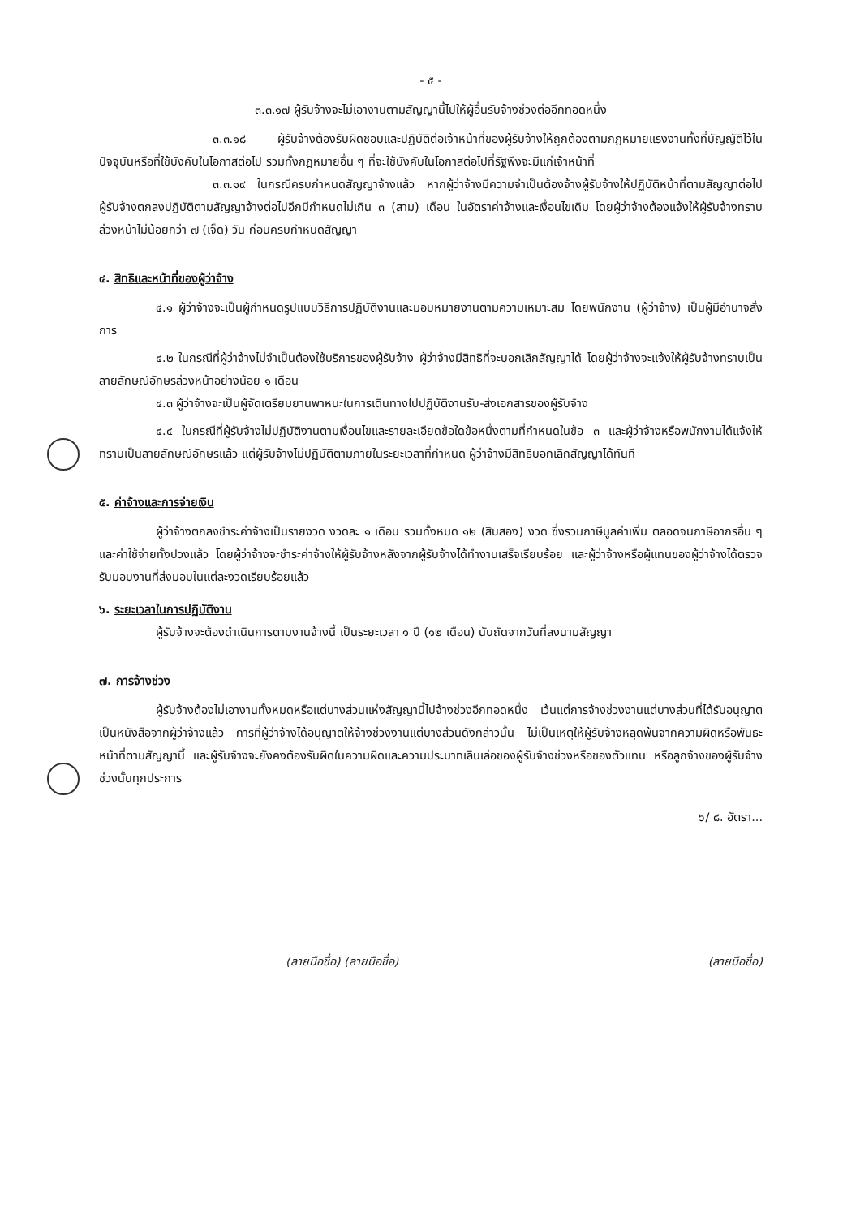- ๕ -
๓.๓.๑๗ ผู้รับจ้างจะไม่เอางานตามสัญญานี้ไปให้ผู้อื่นรับจ้างช่วงต่ออีกทอดหนึ่ง
๓.๓.๑๘ ผู้รับจ้างต้องรับผิดชอบและปฏิบัติต่อเจ้าหน้าที่ของผู้รับจ้างให้ถูกต้องตามกฎหมายแรงงานทั้งที่บัญญัติไว้ในปัจจุบันหรือที่ใช้บังคับในโอกาสต่อไป รวมทั้งกฎหมายอื่น ๆ ที่จะใช้บังคับในโอกาสต่อไปที่รัฐพึงจะมีแก่เจ้าหน้าที่
๓.๓.๑๙ ในกรณีครบกำหนดสัญญาจ้างแล้ว หากผู้ว่าจ้างมีความจำเป็นต้องจ้างผู้รับจ้างให้ปฏิบัติหน้าที่ตามสัญญาต่อไป ผู้รับจ้างตกลงปฏิบัติตามสัญญาจ้างต่อไปอีกมีกำหนดไม่เกิน ๓ (สาม) เดือน ในอัตราค่าจ้างและเงื่อนไขเดิม โดยผู้ว่าจ้างต้องแจ้งให้ผู้รับจ้างทราบล่วงหน้าไม่น้อยกว่า ๗ (เจ็ด) วัน ก่อนครบกำหนดสัญญา
๔. สิทธิและหน้าที่ของผู้ว่าจ้าง
๔.๑ ผู้ว่าจ้างจะเป็นผู้กำหนดรูปแบบวิธีการปฏิบัติงานและมอบหมายงานตามความเหมาะสม โดยพนักงาน (ผู้ว่าจ้าง) เป็นผู้มีอำนาจสั่งการ
๔.๒ ในกรณีที่ผู้ว่าจ้างไม่จำเป็นต้องใช้บริการของผู้รับจ้าง ผู้ว่าจ้างมีสิทธิที่จะบอกเลิกสัญญาได้ โดยผู้ว่าจ้างจะแจ้งให้ผู้รับจ้างทราบเป็นลายลักษณ์อักษรล่วงหน้าอย่างน้อย ๑ เดือน
๔.๓ ผู้ว่าจ้างจะเป็นผู้จัดเตรียมยานพาหนะในการเดินทางไปปฏิบัติงานรับ-ส่งเอกสารของผู้รับจ้าง
๔.๔ ในกรณีที่ผู้รับจ้างไม่ปฏิบัติงานตามเงื่อนไขและรายละเอียดข้อใดข้อหนึ่งตามที่กำหนดในข้อ ๓ และผู้ว่าจ้างหรือพนักงานได้แจ้งให้ทราบเป็นลายลักษณ์อักษรแล้ว แต่ผู้รับจ้างไม่ปฏิบัติตามภายในระยะเวลาที่กำหนด ผู้ว่าจ้างมีสิทธิบอกเลิกสัญญาได้ทันที
๕. ค่าจ้างและการจ่ายเงิน
ผู้ว่าจ้างตกลงชำระค่าจ้างเป็นรายงวด งวดละ ๑ เดือน รวมทั้งหมด ๑๒ (สิบสอง) งวด ซึ่งรวมภาษีมูลค่าเพิ่ม ตลอดจนภาษีอากรอื่น ๆ และค่าใช้จ่ายทั้งปวงแล้ว โดยผู้ว่าจ้างจะชำระค่าจ้างให้ผู้รับจ้างหลังจากผู้รับจ้างได้ทำงานเสร็จเรียบร้อย และผู้ว่าจ้างหรือผู้แทนของผู้ว่าจ้างได้ตรวจรับมอบงานที่ส่งมอบในแต่ละงวดเรียบร้อยแล้ว
๖. ระยะเวลาในการปฏิบัติงาน
ผู้รับจ้างจะต้องดำเนินการตามงานจ้างนี้ เป็นระยะเวลา ๑ ปี (๑๒ เดือน) นับถัดจากวันที่ลงนามสัญญา
๗. การจ้างช่วง
ผู้รับจ้างต้องไม่เอางานทั้งหมดหรือแต่บางส่วนแห่งสัญญานี้ไปจ้างช่วงอีกทอดหนึ่ง เว้นแต่การจ้างช่วงงานแต่บางส่วนที่ได้รับอนุญาตเป็นหนังสือจากผู้ว่าจ้างแล้ว การที่ผู้ว่าจ้างได้อนุญาตให้จ้างช่วงงานแต่บางส่วนดังกล่าวนั้น ไม่เป็นเหตุให้ผู้รับจ้างหลุดพ้นจากความผิดหรือพันธะหน้าที่ตามสัญญานี้ และผู้รับจ้างจะยังคงต้องรับผิดในความผิดและความประมาทเลินเล่อของผู้รับจ้างช่วงหรือของตัวแทน หรือลูกจ้างของผู้รับจ้างช่วงนั้นทุกประการ
๖/ ๘. อัตรา...
(ลายมือชื่อ) (ลายมือชื่อ) (ลายมือชื่อ)